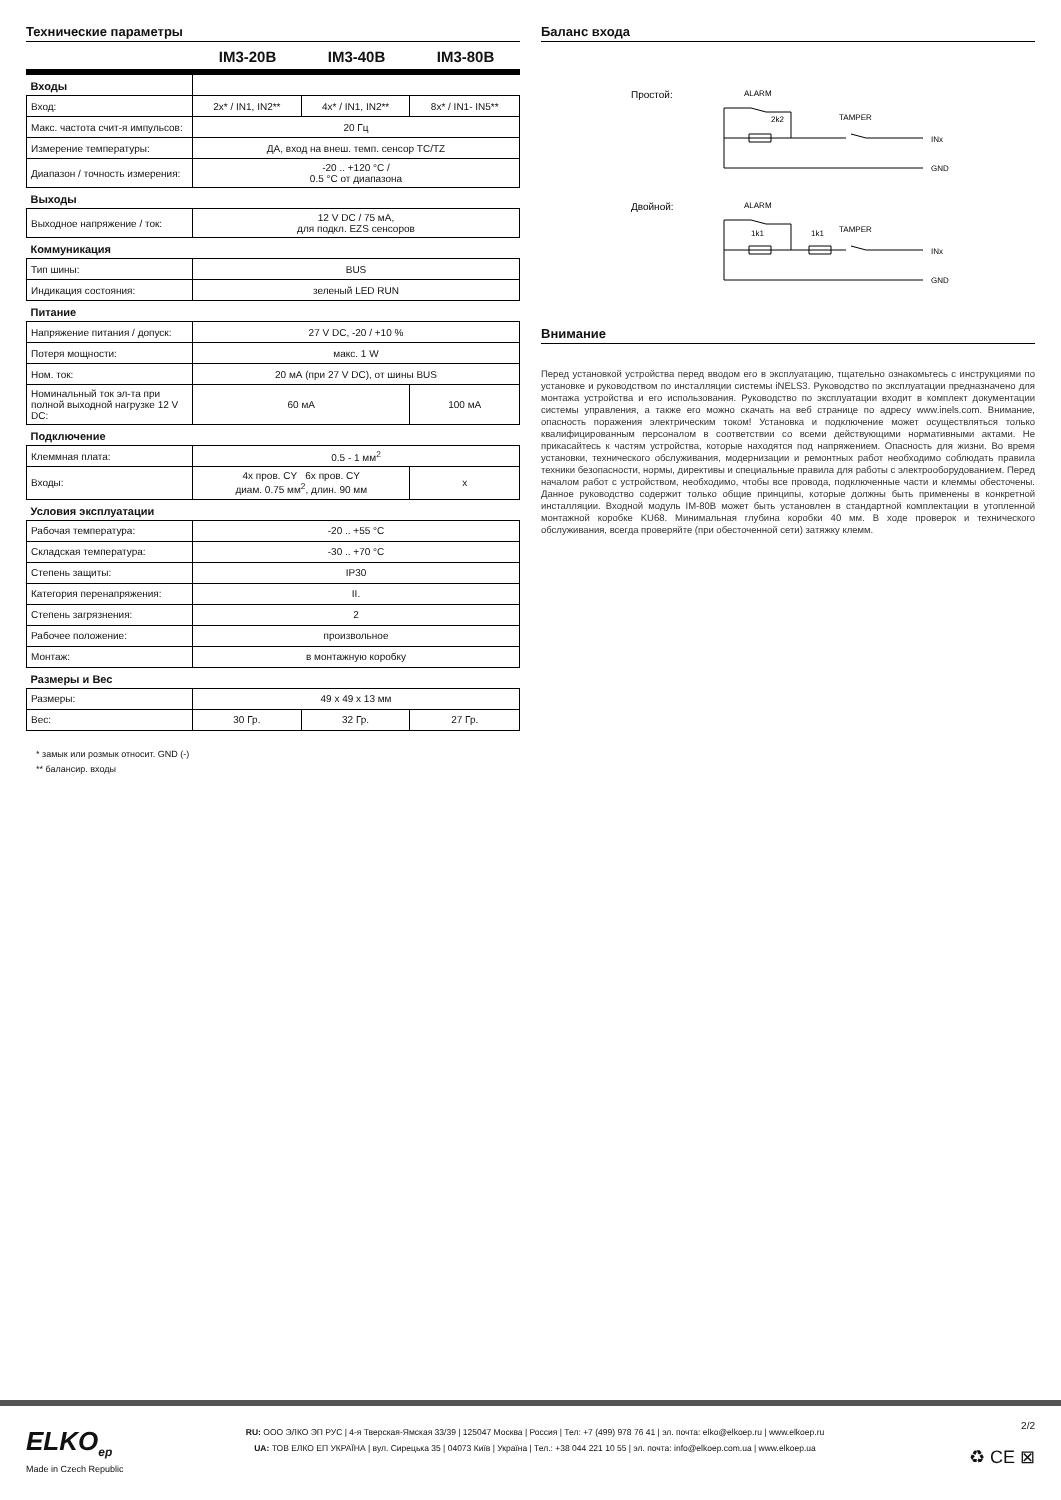Технические параметры
IM3-20B IM3-40B IM3-80B
| Входы | | | |
| Вход: | 2x* / IN1, IN2** | 4x* / IN1, IN2** | 8x* / IN1- IN5** |
| Макс. частота счит-я импульсов: | 20 Гц | | |
| Измерение температуры: | ДА, вход на внеш. темп. сенсор TC/TZ | | |
| Диапазон / точность измерения: | -20 .. +120 °C / 0.5 °C от диапазона | | |
| Выходы | | | |
| Выходное напряжение / ток: | 12 V DC / 75 мА, для подкл. EZS сенсоров | | |
| Коммуникация | | | |
| Тип шины: | BUS | | |
| Индикация состояния: | зеленый LED RUN | | |
| Питание | | | |
| Напряжение питания / допуск: | 27 V DC, -20 / +10 % | | |
| Потеря мощности: | макс. 1 W | | |
| Ном. ток: | 20 мА (при 27 V DC), от шины BUS | | |
| Номинальный ток эл-та при полной выходной нагрузке 12 V DC: | 60 мА | | 100 мА |
| Подключение | | | |
| Клеммная плата: | 0.5 - 1 мм<sup>2</sup> | | |
| Входы: | 4x пров. CY 6x пров. CY диам. 0.75 мм<sup>2</sup>, длин. 90 мм | | x |
| Условия эксплуатации | | | |
| Рабочая температура: | -20 .. +55 °C | | |
| Складская температура: | -30 .. +70 °C | | |
| Степень защиты: | IP30 | | |
| Категория перенапряжения: | II. | | |
| Степень загрязнения: | 2 | | |
| Рабочее положение: | произвольное | | |
| Монтаж: | в монтажную коробку | | |
| Размеры и Вес | | | |
| Размеры: | 49 x 49 x 13 мм | | |
| Вес: | 30 Гр. | 32 Гр. | 27 Гр. |
* замык или розмык относит. GND (-)
** балансир. входы
Баланс входа
Простой:
ALARM
2k2
TAMPER
INx
GND
Двойной:
ALARM
1k1
1k1
TAMPER
INx
GND
Внимание
Перед установкой устройства перед вводом его в эксплуатацию, тщательно ознакомьтесь с инструкциями по установке и руководством по инсталляции системы iNELS3. Руководство по эксплуатации предназначено для монтажа устройства и его использования. Руководство по эксплуатации входит в комплект документации системы управления, а также его можно скачать на веб странице по адресу www.inels.com. Внимание, опасность поражения электрическим током! Установка и подключение может осуществляться только квалифицированным персоналом в соответствии со всеми действующими нормативными актами. Не прикасайтесь к частям устройства, которые находятся под напряжением. Опасность для жизни. Во время установки, технического обслуживания, модернизации и ремонтных работ необходимо соблюдать правила техники безопасности, нормы, директивы и специальные правила для работы с электрооборудованием. Перед началом работ с устройством, необходимо, чтобы все провода, подключенные части и клеммы обесточены. Данное руководство содержит только общие принципы, которые должны быть применены в конкретной инсталляции. Входной модуль IM-80B может быть установлен в стандартной комплектации в утопленной монтажной коробке KU68. Минимальная глубина коробки 40 мм. В ходе проверок и технического обслуживания, всегда проверяйте (при обесточенной сети) затяжку клемм.
ELKO<sub>ep</sub>
Made in Czech Republic
RU: ООО ЭЛКО ЭП РУС | 4-я Тверская-Ямская 33/39 | 125047 Москва | Россия | Тел: +7 (499) 978 76 41 | эл. почта: elko@elkoep.ru | www.elkoep.ru
UA: ТОВ ЕЛКО ЕП УКРАЇНА | вул. Сирецька 35 | 04073 Київ | Україна | Тел.: +38 044 221 10 55 | эл. почта: info@elkoep.com.ua | www.elkoep.ua
2/2
♻ CE ⊠